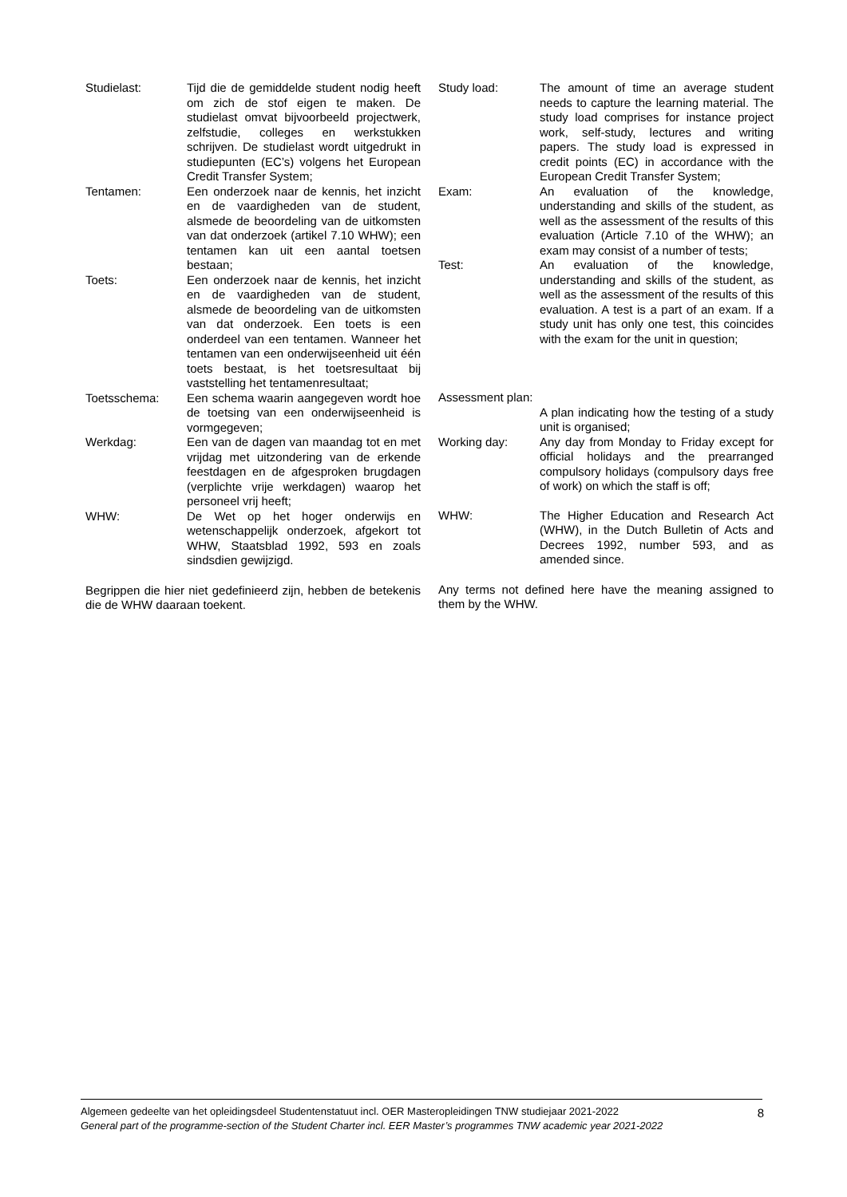Studielast: Tijd die de gemiddelde student nodig heeft om zich de stof eigen te maken. De studielast omvat bijvoorbeeld projectwerk, zelfstudie, colleges en werkstukken schrijven. De studielast wordt uitgedrukt in studiepunten (EC’s) volgens het European Credit Transfer System;
Tentamen: Een onderzoek naar de kennis, het inzicht en de vaardigheden van de student, alsmede de beoordeling van de uitkomsten van dat onderzoek (artikel 7.10 WHW); een tentamen kan uit een aantal toetsen bestaan;
Toets: Een onderzoek naar de kennis, het inzicht en de vaardigheden van de student, alsmede de beoordeling van de uitkomsten van dat onderzoek. Een toets is een onderdeel van een tentamen. Wanneer het tentamen van een onderwijseenheid uit één toets bestaat, is het toetsresultaat bij vaststelling het tentamenresultaat;
Toetsschema: Een schema waarin aangegeven wordt hoe de toetsing van een onderwijseenheid is vormgegeven;
Werkdag: Een van de dagen van maandag tot en met vrijdag met uitzondering van de erkende feestdagen en de afgesproken brugdagen (verplichte vrije werkdagen) waarop het personeel vrij heeft;
WHW: De Wet op het hoger onderwijs en wetenschappelijk onderzoek, afgekort tot WHW, Staatsblad 1992, 593 en zoals sindsdien gewijzigd.
Begrippen die hier niet gedefinieerd zijn, hebben de betekenis die de WHW daaraan toekent.
Study load: The amount of time an average student needs to capture the learning material. The study load comprises for instance project work, self-study, lectures and writing papers. The study load is expressed in credit points (EC) in accordance with the European Credit Transfer System;
Exam: An evaluation of the knowledge, understanding and skills of the student, as well as the assessment of the results of this evaluation (Article 7.10 of the WHW); an exam may consist of a number of tests;
Test: An evaluation of the knowledge, understanding and skills of the student, as well as the assessment of the results of this evaluation. A test is a part of an exam. If a study unit has only one test, this coincides with the exam for the unit in question;
Assessment plan:
A plan indicating how the testing of a study unit is organised;
Working day: Any day from Monday to Friday except for official holidays and the prearranged compulsory holidays (compulsory days free of work) on which the staff is off;
WHW: The Higher Education and Research Act (WHW), in the Dutch Bulletin of Acts and Decrees 1992, number 593, and as amended since.
Any terms not defined here have the meaning assigned to them by the WHW.
Algemeen gedeelte van het opleidingsdeel Studentenstatuut incl. OER Masteropleidingen TNW studiejaar 2021-2022
General part of the programme-section of the Student Charter incl. EER Master’s programmes TNW academic year 2021-2022
8